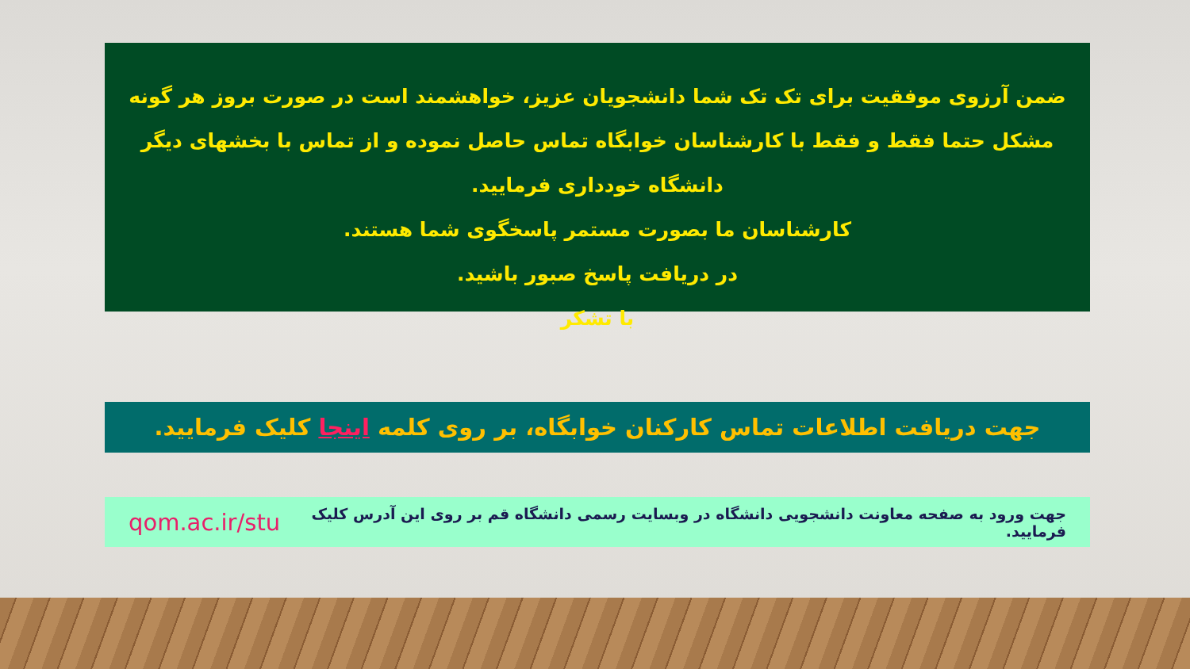ضمن آرزوی موفقیت برای تک تک شما دانشجویان عزیز، خواهشمند است در صورت بروز هر گونه مشکل حتما فقط و فقط با کارشناسان خوابگاه تماس حاصل نموده و از تماس با بخشهای دیگر دانشگاه خودداری فرمایید.
کارشناسان ما بصورت مستمر پاسخگوی شما هستند.
در دریافت پاسخ صبور باشید.
با تشکر
جهت دریافت اطلاعات تماس کارکنان خوابگاه، بر روی کلمه اینجا کلیک فرمایید.
جهت ورود به صفحه معاونت دانشجویی دانشگاه در وبسایت رسمی دانشگاه قم بر روی این آدرس کلیک فرمایید. qom.ac.ir/stu